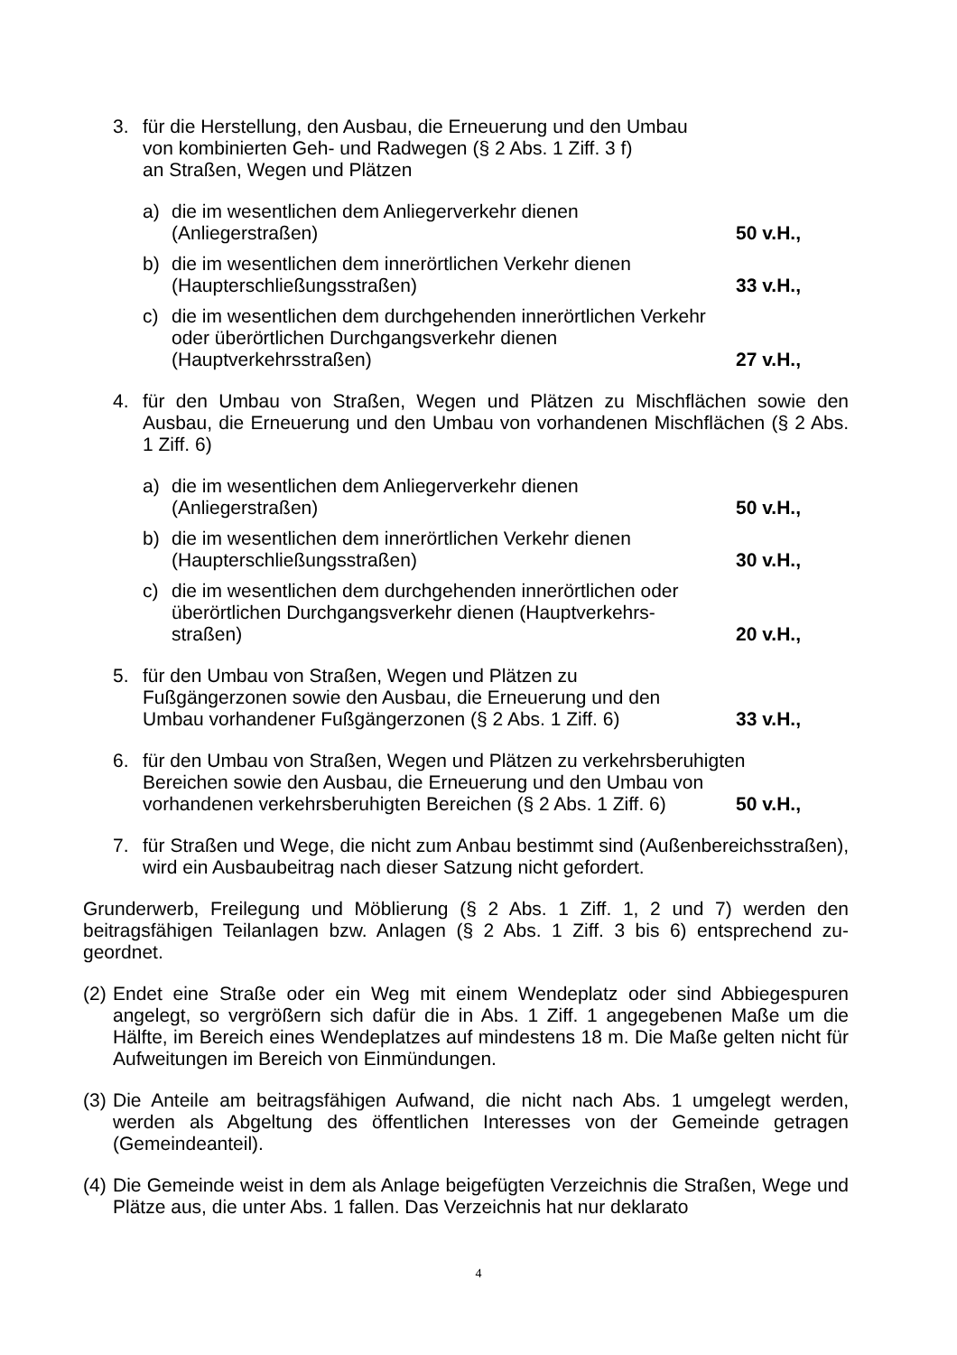3. für die Herstellung, den Ausbau, die Erneuerung und den Umbau
von kombinierten Geh- und Radwegen (§ 2 Abs. 1 Ziff. 3 f)
an Straßen, Wegen und Plätzen
a) die im wesentlichen dem Anliegerverkehr dienen
(Anliegerstraßen) 50 v.H.,
b) die im wesentlichen dem innerörtlichen Verkehr dienen
(Haupterschließungsstraßen) 33 v.H.,
c) die im wesentlichen dem durchgehenden innerörtlichen Verkehr
oder überörtlichen Durchgangsverkehr dienen
(Hauptverkehrsstraßen) 27 v.H.,
4. für den Umbau von Straßen, Wegen und Plätzen zu Mischflächen sowie den Ausbau, die Erneuerung und den Umbau von vorhandenen Mischflächen (§ 2 Abs. 1 Ziff. 6)
a) die im wesentlichen dem Anliegerverkehr dienen
(Anliegerstraßen) 50 v.H.,
b) die im wesentlichen dem innerörtlichen Verkehr dienen
(Haupterschließungsstraßen) 30 v.H.,
c) die im wesentlichen dem durchgehenden innerörtlichen oder
überörtlichen Durchgangsverkehr dienen (Hauptverkehrs-
straßen) 20 v.H.,
5. für den Umbau von Straßen, Wegen und Plätzen zu
Fußgängerzonen sowie den Ausbau, die Erneuerung und den
Umbau vorhandener Fußgängerzonen (§ 2 Abs. 1 Ziff. 6) 33 v.H.,
6. für den Umbau von Straßen, Wegen und Plätzen zu verkehrsberuhigten
Bereichen sowie den Ausbau, die Erneuerung und den Umbau von
vorhandenen verkehrsberuhigten Bereichen (§ 2 Abs. 1 Ziff. 6) 50 v.H.,
7. für Straßen und Wege, die nicht zum Anbau bestimmt sind (Außenbereichsstraßen), wird ein Ausbaubeitrag nach dieser Satzung nicht gefordert.
Grunderwerb, Freilegung und Möblierung (§ 2 Abs. 1 Ziff. 1, 2 und 7) werden den beitragsfähigen Teilanlagen bzw. Anlagen (§ 2 Abs. 1 Ziff. 3 bis 6) entsprechend zu-geordnet.
(2)
Endet eine Straße oder ein Weg mit einem Wendeplatz oder sind Abbiegespuren angelegt, so vergrößern sich dafür die in Abs. 1 Ziff. 1 angegebenen Maße um die Hälfte, im Bereich eines Wendeplatzes auf mindestens 18 m. Die Maße gelten nicht für Aufweitungen im Bereich von Einmündungen.
(3)
Die Anteile am beitragsfähigen Aufwand, die nicht nach Abs. 1 umgelegt werden, werden als Abgeltung des öffentlichen Interesses von der Gemeinde getragen (Gemeindeanteil).
(4)
Die Gemeinde weist in dem als Anlage beigefügten Verzeichnis die Straßen, Wege und Plätze aus, die unter Abs. 1 fallen. Das Verzeichnis hat nur deklarato
4